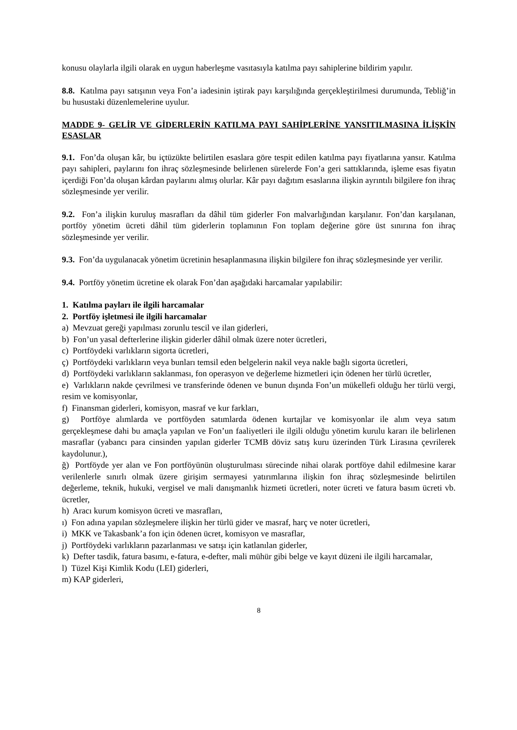konusu olaylarla ilgili olarak en uygun haberleşme vasıtasıyla katılma payı sahiplerine bildirim yapılır.
8.8. Katılma payı satışının veya Fon’a iadesinin iştirak payı karşılığında gerçekleştirilmesi durumunda, Tebliğ’in bu husustaki düzenlemelerine uyulur.
MADDE 9- GELİR VE GİDERLERİN KATILMA PAYI SAHİPLERİNE YANSITILMASINA İLİŞKİN ESASLAR
9.1. Fon’da oluşan kâr, bu içtüzükte belirtilen esaslara göre tespit edilen katılma payı fiyatlarına yansır. Katılma payı sahipleri, paylarını fon ihraç sözleşmesinde belirlenen sürelerde Fon’a geri sattıklarında, işleme esas fiyatın içerdiği Fon’da oluşan kârdan paylarını almış olurlar. Kâr payı dağıtım esaslarına ilişkin ayrıntılı bilgilere fon ihraç sözleşmesinde yer verilir.
9.2. Fon’a ilişkin kuruluş masrafları da dâhil tüm giderler Fon malvarlığından karşılanır. Fon’dan karşılanan, portföy yönetim ücreti dâhil tüm giderlerin toplamının Fon toplam değerine göre üst sınırına fon ihraç sözleşmesinde yer verilir.
9.3. Fon’da uygulanacak yönetim ücretinin hesaplanmasına ilişkin bilgilere fon ihraç sözleşmesinde yer verilir.
9.4. Portföy yönetim ücretine ek olarak Fon’dan aşağıdaki harcamalar yapılabilir:
1. Katılma payları ile ilgili harcamalar
2. Portföy işletmesi ile ilgili harcamalar
a) Mevzuat gereği yapılması zorunlu tescil ve ilan giderleri,
b) Fon’un yasal defterlerine ilişkin giderler dâhil olmak üzere noter ücretleri,
c) Portföydeki varlıkların sigorta ücretleri,
ç) Portföydeki varlıkların veya bunları temsil eden belgelerin nakil veya nakle bağlı sigorta ücretleri,
d) Portföydeki varlıkların saklanması, fon operasyon ve değerleme hizmetleri için ödenen her türlü ücretler,
e) Varlıkların nakde çevrilmesi ve transferinde ödenen ve bunun dışında Fon’un mükellefi olduğu her türlü vergi, resim ve komisyonlar,
f) Finansman giderleri, komisyon, masraf ve kur farkları,
g) Portföye alımlarda ve portföyden satımlarda ödenen kurtajlar ve komisyonlar ile alım veya satım gerçekleşmese dahi bu amaçla yapılan ve Fon’un faaliyetleri ile ilgili olduğu yönetim kurulu kararı ile belirlenen masraflar (yabancı para cinsinden yapılan giderler TCMB döviz satış kuru üzerinden Türk Lirasına çevrilerek kaydolunur.),
ğ) Portföyde yer alan ve Fon portföyünün oluşturulması sürecinde nihai olarak portföye dahil edilmesine karar verilenlerle sınırlı olmak üzere girişim sermayesi yatırımlarına ilişkin fon ihraç sözleşmesinde belirtilen değerleme, teknik, hukuki, vergisel ve mali danışmanlık hizmeti ücretleri, noter ücreti ve fatura basım ücreti vb. ücretler,
h) Aracı kurum komisyon ücreti ve masrafları,
ı) Fon adına yapılan sözleşmelere ilişkin her türlü gider ve masraf, harç ve noter ücretleri,
i) MKK ve Takasbank’a fon için ödenen ücret, komisyon ve masraflar,
j) Portföydeki varlıkların pazarlanması ve satışı için katlanılan giderler,
k) Defter tasdik, fatura basımı, e-fatura, e-defter, mali mühür gibi belge ve kayıt düzeni ile ilgili harcamalar,
l) Tüzel Kişi Kimlik Kodu (LEI) giderleri,
m) KAP giderleri,
8